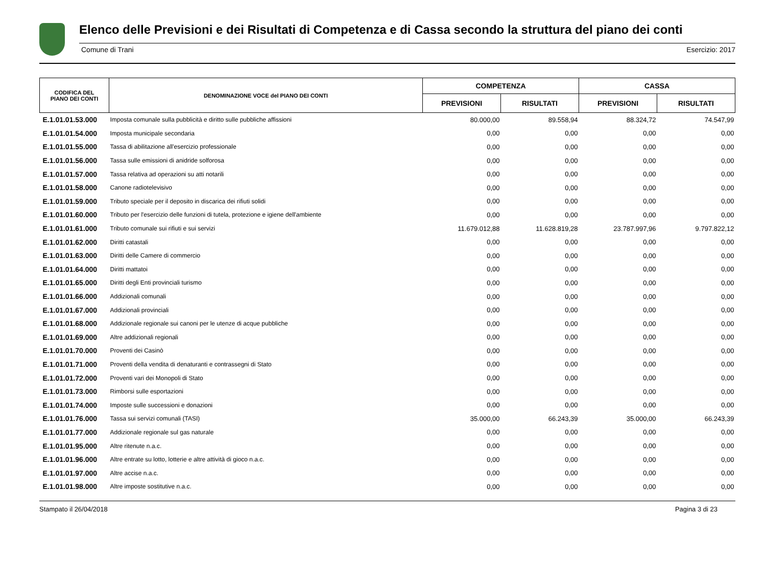Elenco delle Previsioni e dei Risultati di Competenza e di Cassa secondo la struttura del piano dei conti
Comune di Trani Esercizio: 2017
| CODIFICA DEL PIANO DEI CONTI | DENOMINAZIONE VOCE del PIANO DEI CONTI | COMPETENZA | | CASSA | |
| --- | --- | --- | --- | --- | --- |
| | | PREVISIONI | RISULTATI | PREVISIONI | RISULTATI |
| E.1.01.01.53.000 | Imposta comunale sulla pubblicità e diritto sulle pubbliche affissioni | 80.000,00 | 89.558,94 | 88.324,72 | 74.547,99 |
| E.1.01.01.54.000 | Imposta municipale secondaria | 0,00 | 0,00 | 0,00 | 0,00 |
| E.1.01.01.55.000 | Tassa di abilitazione all'esercizio professionale | 0,00 | 0,00 | 0,00 | 0,00 |
| E.1.01.01.56.000 | Tassa sulle emissioni di anidride solforosa | 0,00 | 0,00 | 0,00 | 0,00 |
| E.1.01.01.57.000 | Tassa relativa ad operazioni su atti notarili | 0,00 | 0,00 | 0,00 | 0,00 |
| E.1.01.01.58.000 | Canone radiotelevisivo | 0,00 | 0,00 | 0,00 | 0,00 |
| E.1.01.01.59.000 | Tributo speciale per il deposito in discarica dei rifiuti solidi | 0,00 | 0,00 | 0,00 | 0,00 |
| E.1.01.01.60.000 | Tributo per l'esercizio delle funzioni di tutela, protezione e igiene dell'ambiente | 0,00 | 0,00 | 0,00 | 0,00 |
| E.1.01.01.61.000 | Tributo comunale sui rifiuti e sui servizi | 11.679.012,88 | 11.628.819,28 | 23.787.997,96 | 9.797.822,12 |
| E.1.01.01.62.000 | Diritti catastali | 0,00 | 0,00 | 0,00 | 0,00 |
| E.1.01.01.63.000 | Diritti delle Camere di commercio | 0,00 | 0,00 | 0,00 | 0,00 |
| E.1.01.01.64.000 | Diritti mattatoi | 0,00 | 0,00 | 0,00 | 0,00 |
| E.1.01.01.65.000 | Diritti degli Enti provinciali turismo | 0,00 | 0,00 | 0,00 | 0,00 |
| E.1.01.01.66.000 | Addizionali comunali | 0,00 | 0,00 | 0,00 | 0,00 |
| E.1.01.01.67.000 | Addizionali provinciali | 0,00 | 0,00 | 0,00 | 0,00 |
| E.1.01.01.68.000 | Addizionale regionale sui canoni per le utenze di acque pubbliche | 0,00 | 0,00 | 0,00 | 0,00 |
| E.1.01.01.69.000 | Altre addizionali regionali | 0,00 | 0,00 | 0,00 | 0,00 |
| E.1.01.01.70.000 | Proventi dei Casinò | 0,00 | 0,00 | 0,00 | 0,00 |
| E.1.01.01.71.000 | Proventi della vendita di denaturanti e contrassegni di Stato | 0,00 | 0,00 | 0,00 | 0,00 |
| E.1.01.01.72.000 | Proventi vari dei Monopoli di Stato | 0,00 | 0,00 | 0,00 | 0,00 |
| E.1.01.01.73.000 | Rimborsi sulle esportazioni | 0,00 | 0,00 | 0,00 | 0,00 |
| E.1.01.01.74.000 | Imposte sulle successioni e donazioni | 0,00 | 0,00 | 0,00 | 0,00 |
| E.1.01.01.76.000 | Tassa sui servizi comunali (TASI) | 35.000,00 | 66.243,39 | 35.000,00 | 66.243,39 |
| E.1.01.01.77.000 | Addizionale regionale sul gas naturale | 0,00 | 0,00 | 0,00 | 0,00 |
| E.1.01.01.95.000 | Altre ritenute n.a.c. | 0,00 | 0,00 | 0,00 | 0,00 |
| E.1.01.01.96.000 | Altre entrate su lotto, lotterie e altre attività di gioco n.a.c. | 0,00 | 0,00 | 0,00 | 0,00 |
| E.1.01.01.97.000 | Altre accise n.a.c. | 0,00 | 0,00 | 0,00 | 0,00 |
| E.1.01.01.98.000 | Altre imposte sostitutive n.a.c. | 0,00 | 0,00 | 0,00 | 0,00 |
Stampato il 26/04/2018 Pagina 3 di 23